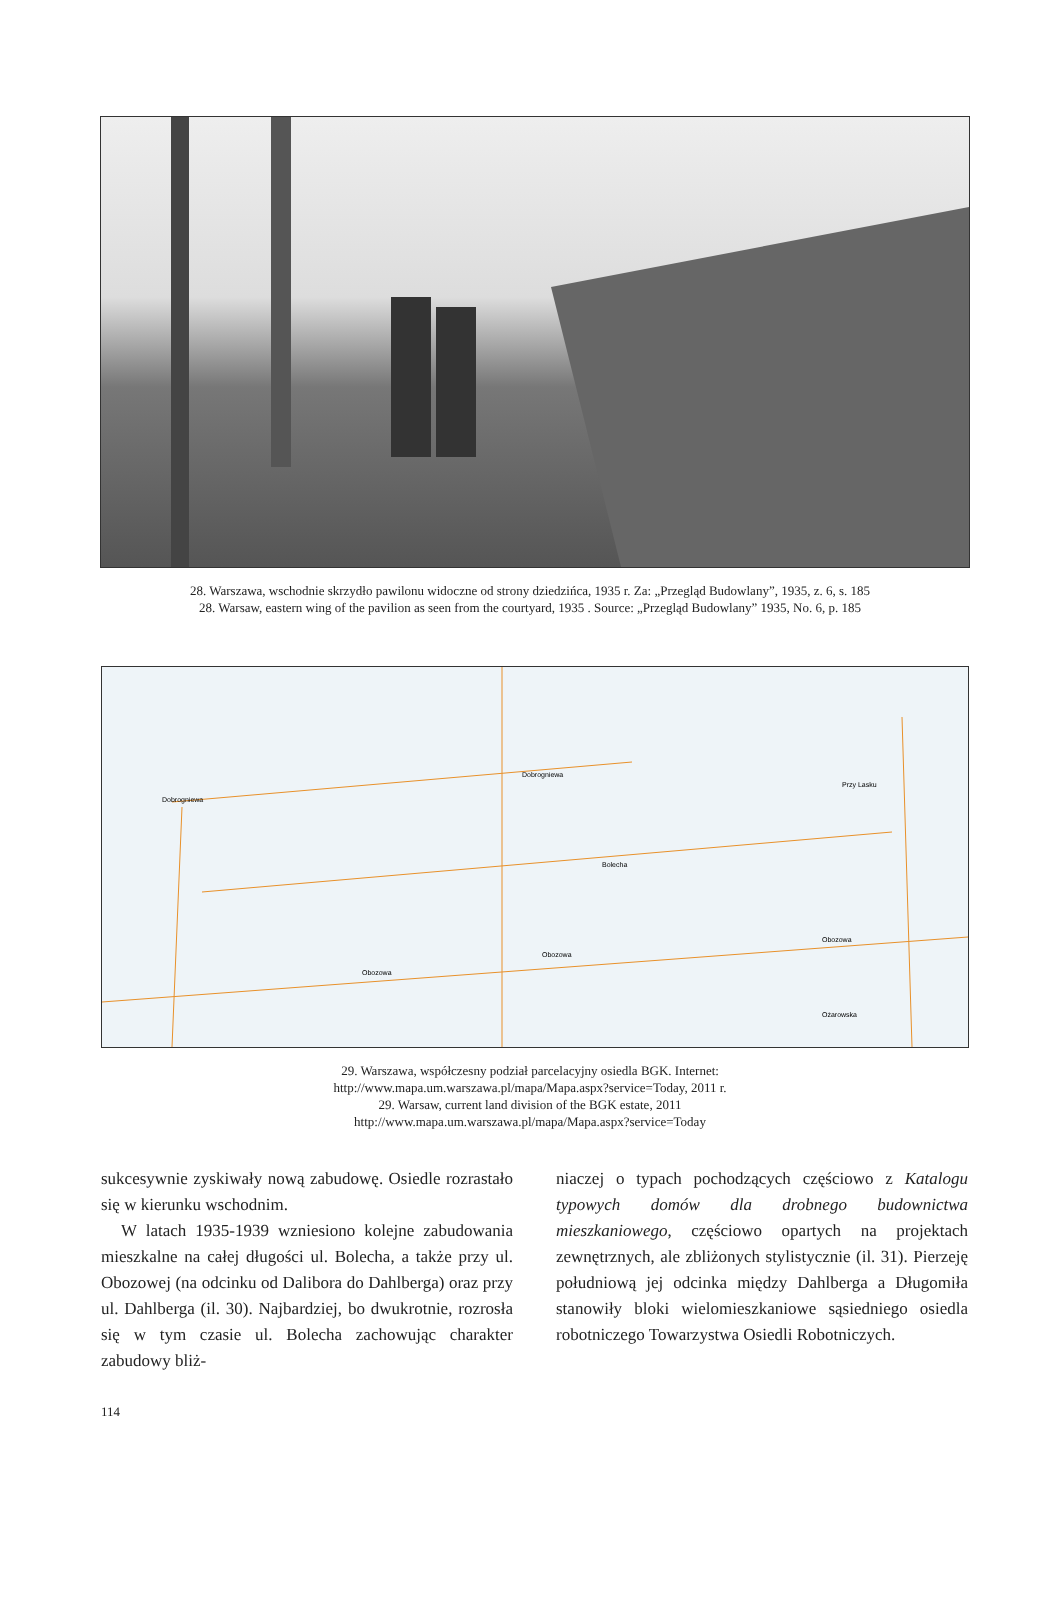28. Warszawa, wschodnie skrzydło pawilonu widoczne od strony dziedzińca, 1935 r. Za: „Przegląd Budowlany”, 1935, z. 6, s. 185
28. Warsaw, eastern wing of the pavilion as seen from the courtyard, 1935 . Source: „Przegląd Budowlany” 1935, No. 6, p. 185
Dobrogniewa
Dobrogniewa
Bolecha
Obozowa
Obozowa
Obozowa
Ożarowska
Przy Lasku
29. Warszawa, współczesny podział parcelacyjny osiedla BGK. Internet:
http://www.mapa.um.warszawa.pl/mapa/Mapa.aspx?service=Today, 2011 r.
29. Warsaw, current land division of the BGK estate, 2011
http://www.mapa.um.warszawa.pl/mapa/Mapa.aspx?service=Today
sukcesywnie zyskiwały nową zabudowę. Osiedle rozrastało się w kierunku wschodnim.
W latach 1935-1939 wzniesiono kolejne zabudowania mieszkalne na całej długości ul. Bolecha, a także przy ul. Obozowej (na odcinku od Dalibora do Dahlberga) oraz przy ul. Dahlberga (il. 30). Najbardziej, bo dwukrotnie, rozrosła się w tym czasie ul. Bolecha zachowując charakter zabudowy bliż-
niaczej o typach pochodzących częściowo z Katalogu typowych domów dla drobnego budownictwa mieszkaniowego, częściowo opartych na projektach zewnętrznych, ale zbliżonych stylistycznie (il. 31). Pierzeję południową jej odcinka między Dahlberga a Długomiła stanowiły bloki wielomieszkaniowe sąsiedniego osiedla robotniczego Towarzystwa Osiedli Robotniczych.
114